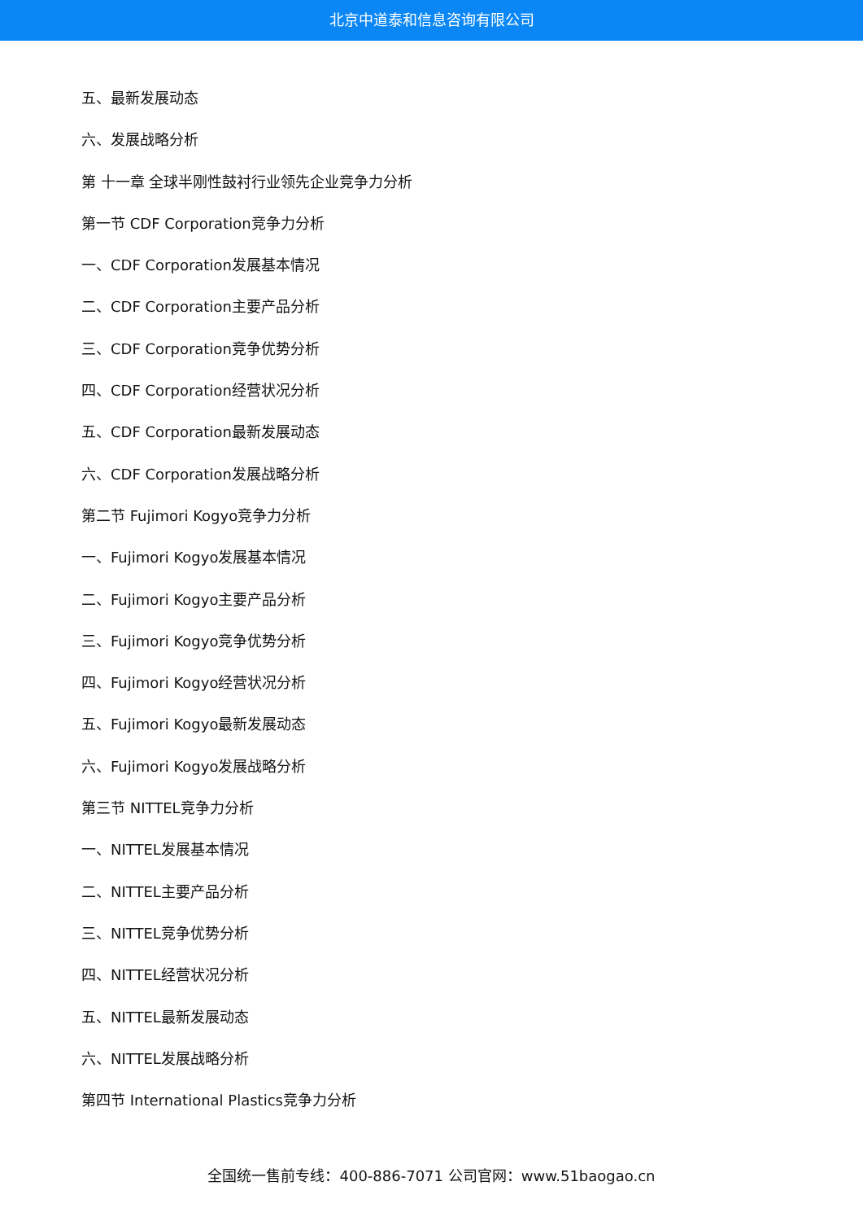北京中道泰和信息咨询有限公司
五、最新发展动态
六、发展战略分析
第 十一章 全球半刚性鼓衬行业领先企业竞争力分析
第一节 CDF Corporation竞争力分析
一、CDF Corporation发展基本情况
二、CDF Corporation主要产品分析
三、CDF Corporation竞争优势分析
四、CDF Corporation经营状况分析
五、CDF Corporation最新发展动态
六、CDF Corporation发展战略分析
第二节 Fujimori Kogyo竞争力分析
一、Fujimori Kogyo发展基本情况
二、Fujimori Kogyo主要产品分析
三、Fujimori Kogyo竞争优势分析
四、Fujimori Kogyo经营状况分析
五、Fujimori Kogyo最新发展动态
六、Fujimori Kogyo发展战略分析
第三节 NITTEL竞争力分析
一、NITTEL发展基本情况
二、NITTEL主要产品分析
三、NITTEL竞争优势分析
四、NITTEL经营状况分析
五、NITTEL最新发展动态
六、NITTEL发展战略分析
第四节 International Plastics竞争力分析
全国统一售前专线：400-886-7071 公司官网：www.51baogao.cn